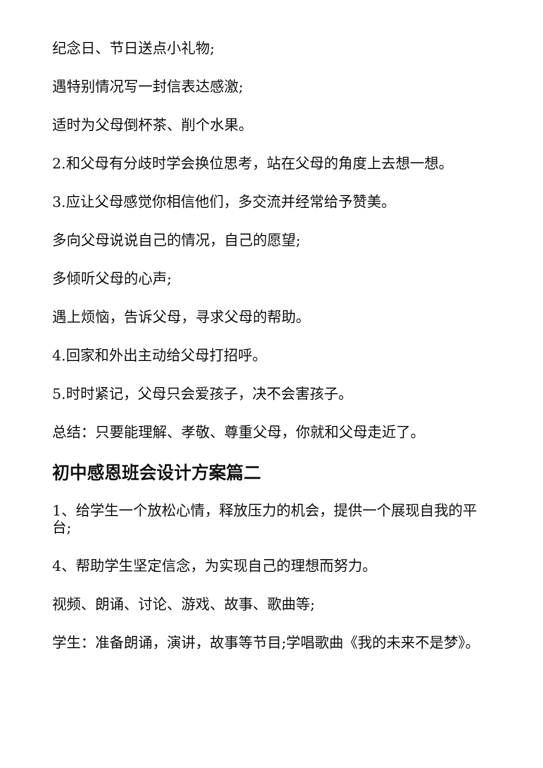纪念日、节日送点小礼物;
遇特别情况写一封信表达感激;
适时为父母倒杯茶、削个水果。
2.和父母有分歧时学会换位思考，站在父母的角度上去想一想。
3.应让父母感觉你相信他们，多交流并经常给予赞美。
多向父母说说自己的情况，自己的愿望;
多倾听父母的心声;
遇上烦恼，告诉父母，寻求父母的帮助。
4.回家和外出主动给父母打招呼。
5.时时紧记，父母只会爱孩子，决不会害孩子。
总结：只要能理解、孝敬、尊重父母，你就和父母走近了。
初中感恩班会设计方案篇二
1、给学生一个放松心情，释放压力的机会，提供一个展现自我的平台;
4、帮助学生坚定信念，为实现自己的理想而努力。
视频、朗诵、讨论、游戏、故事、歌曲等;
学生：准备朗诵，演讲，故事等节目;学唱歌曲《我的未来不是梦》。